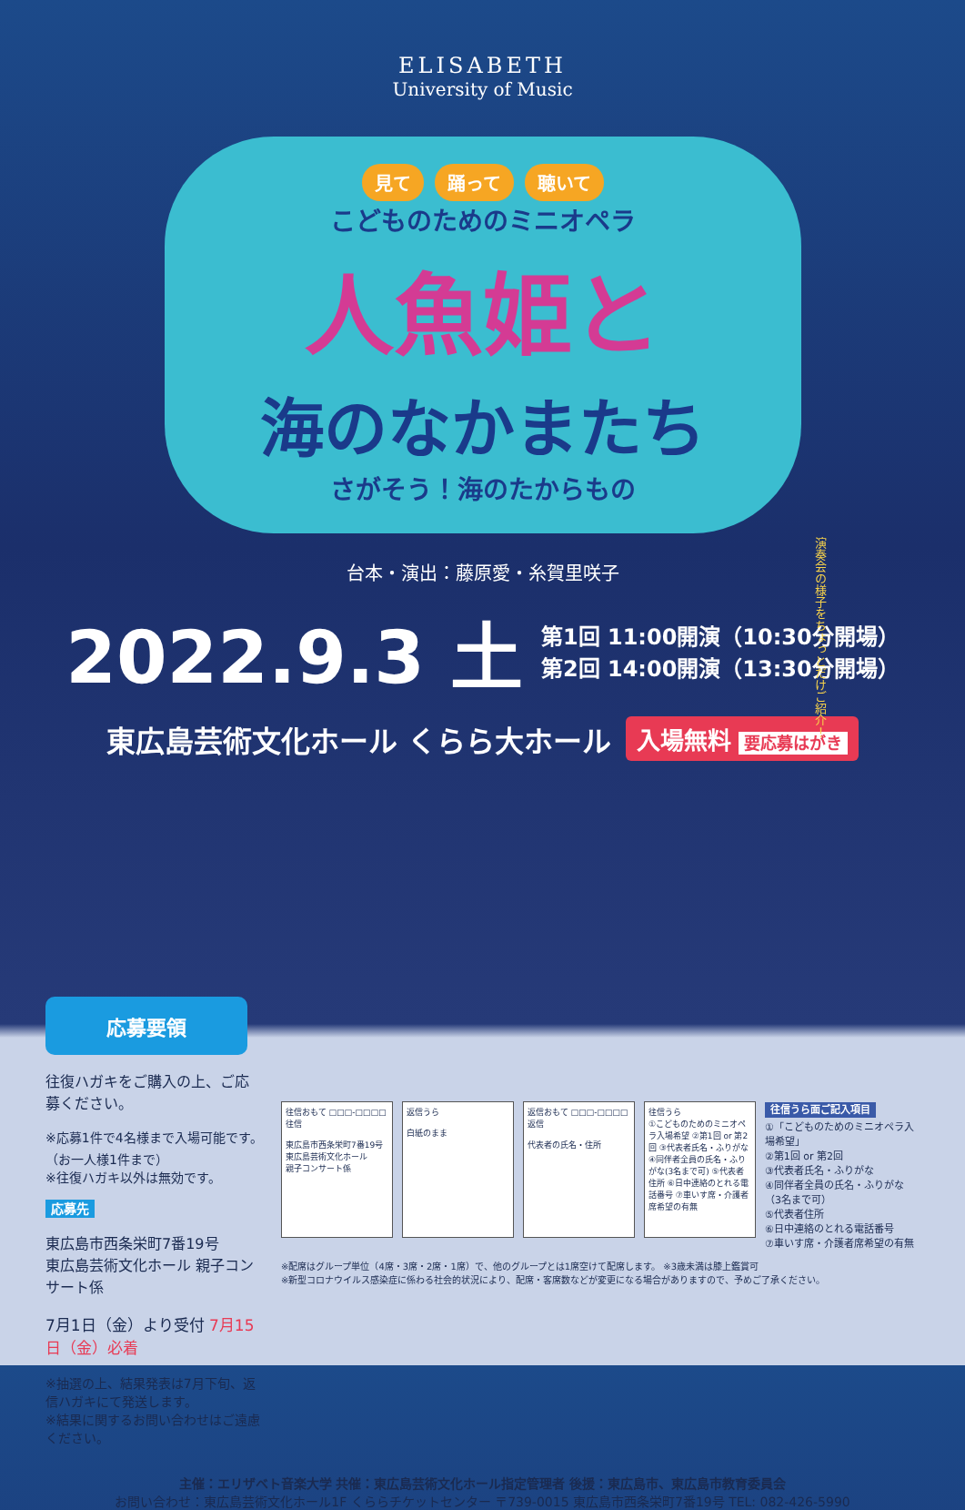ELISABETH
University of Music
見て 踊って 聴いて
こどものためのミニオペラ
人魚姫と
海のなかまたち
さがそう！海のたからもの
台本・演出：藤原愛・糸賀里咲子
2022.9.3 土
第1回 11:00開演（10:30分開場）
第2回 14:00開演（13:30分開場）
東広島芸術文化ホール くらら大ホール
入場無料 要応募はがき
演奏会の様子をちょっとだけご紹介！
応募要領
往復ハガキをご購入の上、ご応募ください。
※応募1件で4名様まで入場可能です。（お一人様1件まで）
※往復ハガキ以外は無効です。
応募先
東広島市西条栄町7番19号
東広島芸術文化ホール 親子コンサート係
7月1日（金）より受付 7月15日（金）必着
※抽選の上、結果発表は7月下旬、返信ハガキにて発送します。
※結果に関するお問い合わせはご遠慮ください。
往信おもて □□□-□□□□ 往信
東広島市西条栄町7番19号
東広島芸術文化ホール
親子コンサート係
返信うら
白紙のまま
返信おもて □□□-□□□□ 返信
代表者の氏名・住所
往信うら
①こどものためのミニオペラ入場希望 ②第1回 or 第2回 ③代表者氏名・ふりがな ④同伴者全員の氏名・ふりがな(3名まで可) ⑤代表者住所 ⑥日中連絡のとれる電話番号 ⑦車いす席・介護者席希望の有無
往信うら面ご記入項目
①「こどものためのミニオペラ入場希望」
②第1回 or 第2回
③代表者氏名・ふりがな
④同伴者全員の氏名・ふりがな（3名まで可）
⑤代表者住所
⑥日中連絡のとれる電話番号
⑦車いす席・介護者席希望の有無
※配席はグループ単位（4席・3席・2席・1席）で、他のグループとは1席空けて配席します。 ※3歳未満は膝上鑑賞可
※新型コロナウイルス感染症に係わる社会的状況により、配席・客席数などが変更になる場合がありますので、予めご了承ください。
主催：エリザベト音楽大学 共催：東広島芸術文化ホール指定管理者 後援：東広島市、東広島市教育委員会
お問い合わせ：東広島芸術文化ホール1F くららチケットセンター 〒739-0015 東広島市西条栄町7番19号 TEL: 082-426-5990